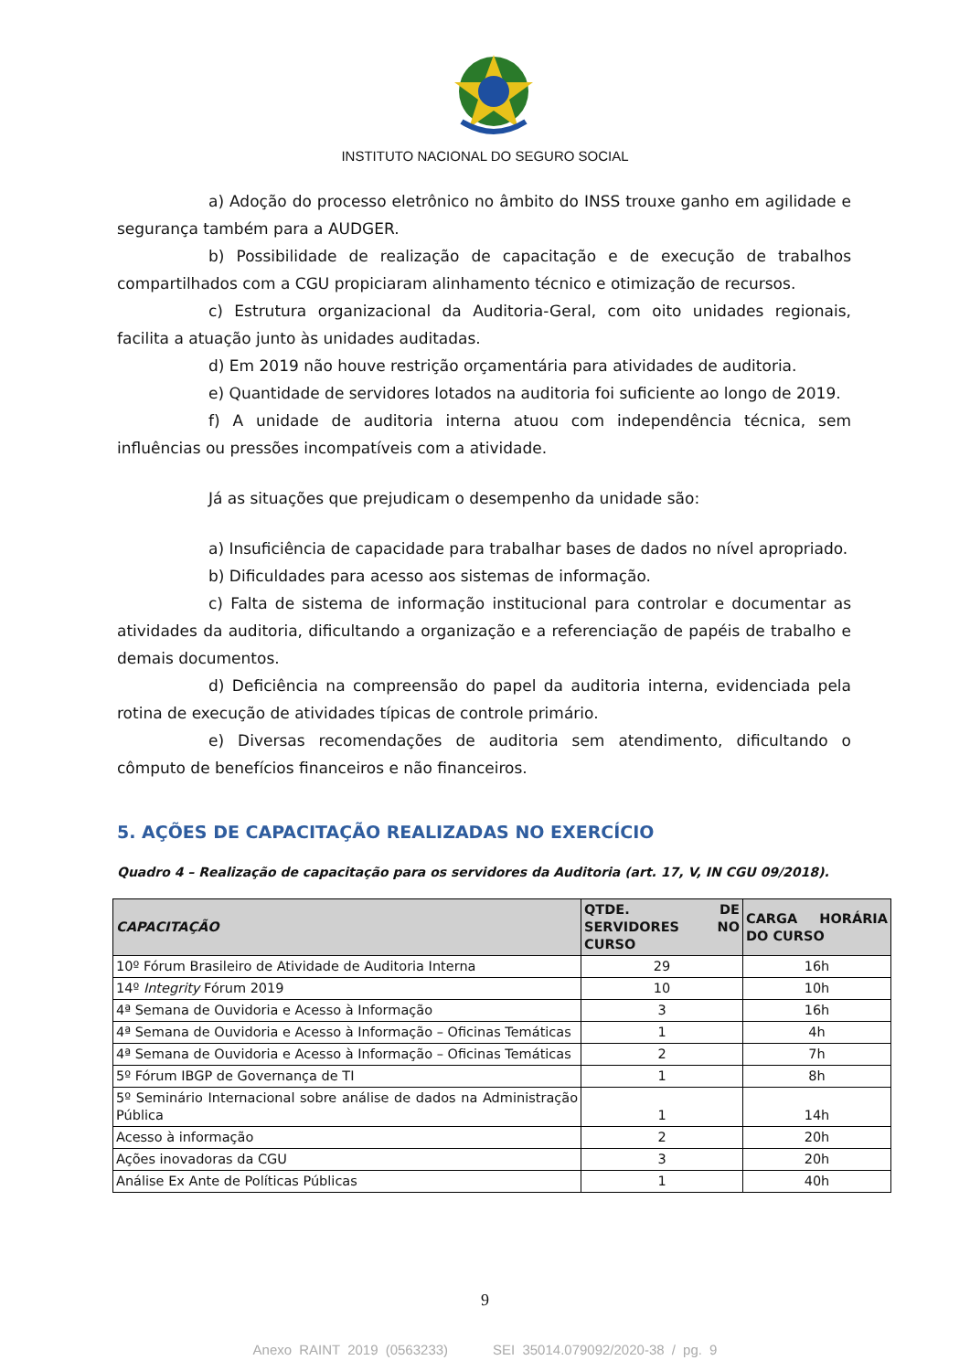INSTITUTO NACIONAL DO SEGURO SOCIAL
a) Adoção do processo eletrônico no âmbito do INSS trouxe ganho em agilidade e segurança também para a AUDGER.
b) Possibilidade de realização de capacitação e de execução de trabalhos compartilhados com a CGU propiciaram alinhamento técnico e otimização de recursos.
c) Estrutura organizacional da Auditoria-Geral, com oito unidades regionais, facilita a atuação junto às unidades auditadas.
d) Em 2019 não houve restrição orçamentária para atividades de auditoria.
e) Quantidade de servidores lotados na auditoria foi suficiente ao longo de 2019.
f) A unidade de auditoria interna atuou com independência técnica, sem influências ou pressões incompatíveis com a atividade.
Já as situações que prejudicam o desempenho da unidade são:
a) Insuficiência de capacidade para trabalhar bases de dados no nível apropriado.
b) Dificuldades para acesso aos sistemas de informação.
c) Falta de sistema de informação institucional para controlar e documentar as atividades da auditoria, dificultando a organização e a referenciação de papéis de trabalho e demais documentos.
d) Deficiência na compreensão do papel da auditoria interna, evidenciada pela rotina de execução de atividades típicas de controle primário.
e) Diversas recomendações de auditoria sem atendimento, dificultando o cômputo de benefícios financeiros e não financeiros.
5. AÇÕES DE CAPACITAÇÃO REALIZADAS NO EXERCÍCIO
Quadro 4 – Realização de capacitação para os servidores da Auditoria (art. 17, V, IN CGU 09/2018).
| CAPACITAÇÃO | QTDE. DE SERVIDORES NO CURSO | CARGA HORÁRIA DO CURSO |
| --- | --- | --- |
| 10º Fórum Brasileiro de Atividade de Auditoria Interna | 29 | 16h |
| 14º Integrity Fórum 2019 | 10 | 10h |
| 4ª Semana de Ouvidoria e Acesso à Informação | 3 | 16h |
| 4ª Semana de Ouvidoria e Acesso à Informação – Oficinas Temáticas | 1 | 4h |
| 4ª Semana de Ouvidoria e Acesso à Informação – Oficinas Temáticas | 2 | 7h |
| 5º Fórum IBGP de Governança de TI | 1 | 8h |
| 5º Seminário Internacional sobre análise de dados na Administração Pública | 1 | 14h |
| Acesso à informação | 2 | 20h |
| Ações inovadoras da CGU | 3 | 20h |
| Análise Ex Ante de Políticas Públicas | 1 | 40h |
9
Anexo RAINT 2019 (0563233) SEI 35014.079092/2020-38 / pg. 9